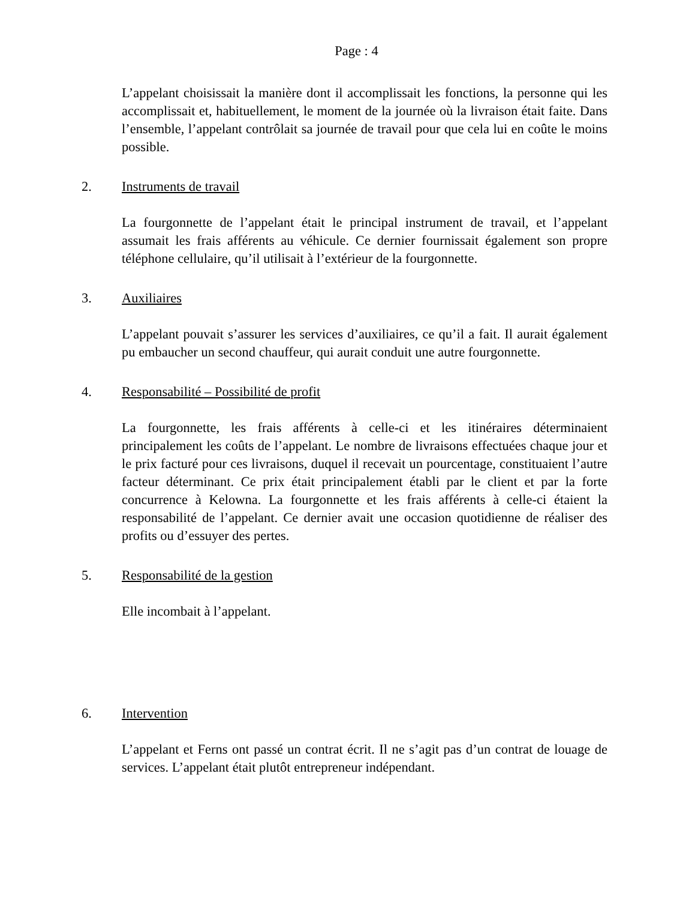Page : 4
L’appelant choisissait la manière dont il accomplissait les fonctions, la personne qui les accomplissait et, habituellement, le moment de la journée où la livraison était faite. Dans l’ensemble, l’appelant contrôlait sa journée de travail pour que cela lui en coûte le moins possible.
2. Instruments de travail
La fourgonnette de l’appelant était le principal instrument de travail, et l’appelant assumait les frais afférents au véhicule. Ce dernier fournissait également son propre téléphone cellulaire, qu’il utilisait à l’extérieur de la fourgonnette.
3. Auxiliaires
L’appelant pouvait s’assurer les services d’auxiliaires, ce qu’il a fait. Il aurait également pu embaucher un second chauffeur, qui aurait conduit une autre fourgonnette.
4. Responsabilité – Possibilité de profit
La fourgonnette, les frais afférents à celle-ci et les itinéraires déterminaient principalement les coûts de l’appelant. Le nombre de livraisons effectuées chaque jour et le prix facturé pour ces livraisons, duquel il recevait un pourcentage, constituaient l’autre facteur déterminant. Ce prix était principalement établi par le client et par la forte concurrence à Kelowna. La fourgonnette et les frais afférents à celle-ci étaient la responsabilité de l’appelant. Ce dernier avait une occasion quotidienne de réaliser des profits ou d’essuyer des pertes.
5. Responsabilité de la gestion
Elle incombait à l’appelant.
6. Intervention
L’appelant et Ferns ont passé un contrat écrit. Il ne s’agit pas d’un contrat de louage de services. L’appelant était plutôt entrepreneur indépendant.